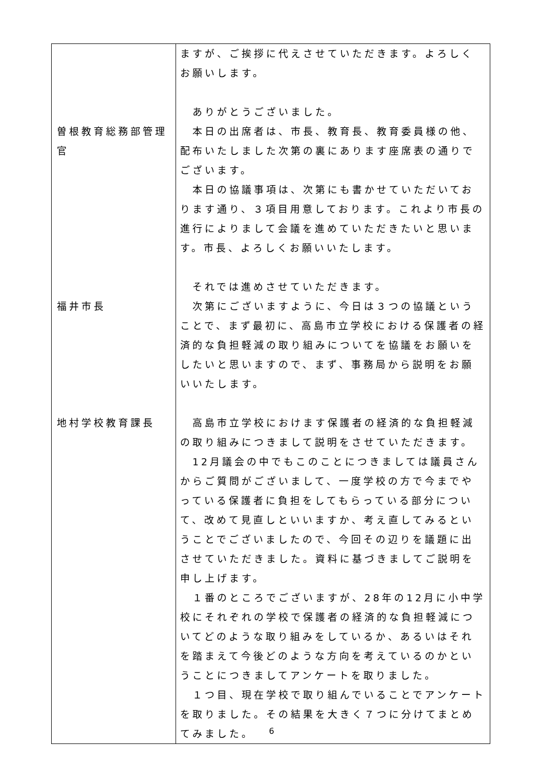| 曽根教育総務部管理 官 福井市長 地村学校教育課長 | ますが、ご挨拶に代えさせていただきます。よろしくお願いします。 ありがとうございました。 本日の出席者は、市長、教育長、教育委員様の他、配布いたしました次第の裏にあります座席表の通りでございます。 本日の協議事項は、次第にも書かせていただいております通り、３項目用意しております。これより市長の進行によりまして会議を進めていただきたいと思います。市長、よろしくお願いいたします。 それでは進めさせていただきます。 次第にございますように、今日は３つの協議ということで、まず最初に、高島市立学校における保護者の経済的な負担軽減の取り組みについてを協議をお願いをしたいと思いますので、まず、事務局から説明をお願いいたします。 高島市立学校におけます保護者の経済的な負担軽減の取り組みにつきまして説明をさせていただきます。 12月議会の中でもこのことにつきましては議員さんからご質問がございまして、一度学校の方で今までやっている保護者に負担をしてもらっている部分について、改めて見直しといいますか、考え直してみるということでございましたので、今回その辺りを議題に出させていただきました。資料に基づきましてご説明を申し上げます。 １番のところでございますが、28年の12月に小中学校にそれぞれの学校で保護者の経済的な負担軽減についてどのような取り組みをしているか、あるいはそれを踏まえて今後どのような方向を考えているのかということにつきましてアンケートを取りました。 １つ目、現在学校で取り組んでいることでアンケートを取りました。その結果を大きく７つに分けてまとめてみました。 |
6